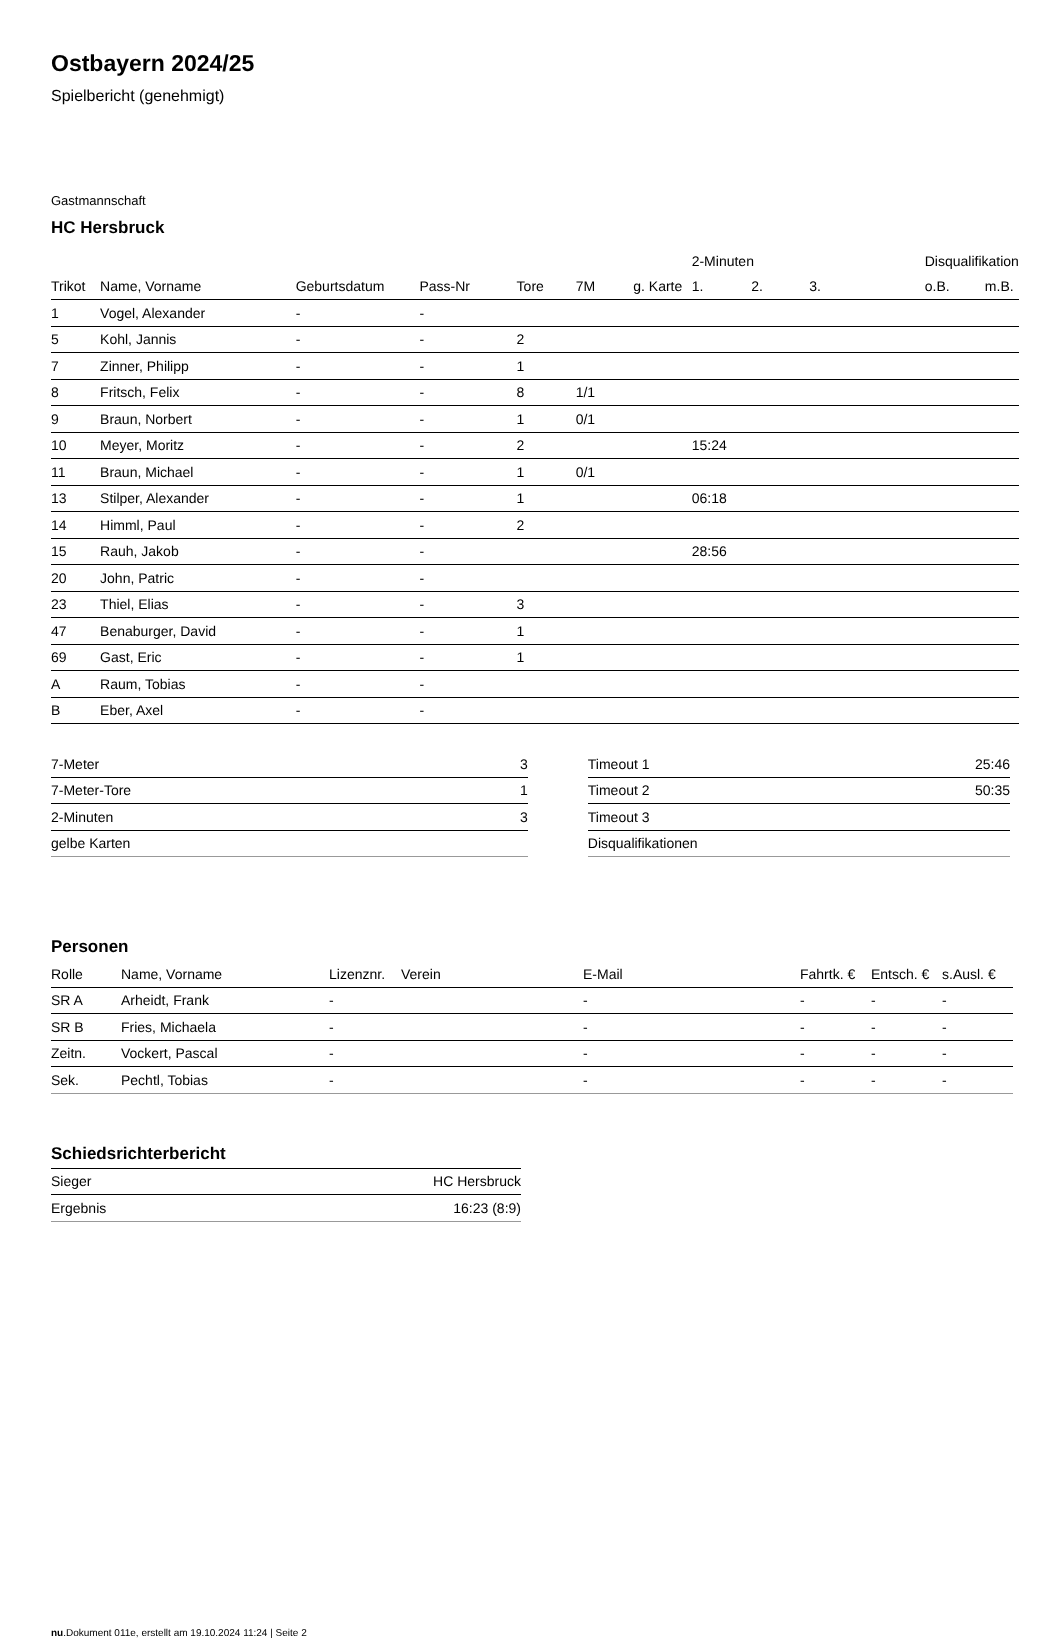Ostbayern 2024/25
Spielbericht (genehmigt)
Gastmannschaft
HC Hersbruck
| | | | | | | | 2-Minuten | | | Disqualifikation | |
| --- | --- | --- | --- | --- | --- | --- | --- | --- | --- | --- | --- |
| Trikot | Name, Vorname | Geburtsdatum | Pass-Nr | Tore | 7M | g. Karte | 1. | 2. | 3. | o.B. | m.B. |
| 1 | Vogel, Alexander | - | - | | | | | | | | |
| 5 | Kohl, Jannis | - | - | 2 | | | | | | | |
| 7 | Zinner, Philipp | - | - | 1 | | | | | | | |
| 8 | Fritsch, Felix | - | - | 8 | 1/1 | | | | | | |
| 9 | Braun, Norbert | - | - | 1 | 0/1 | | | | | | |
| 10 | Meyer, Moritz | - | - | 2 | | | 15:24 | | | | |
| 11 | Braun, Michael | - | - | 1 | 0/1 | | | | | | |
| 13 | Stilper, Alexander | - | - | 1 | | | 06:18 | | | | |
| 14 | Himml, Paul | - | - | 2 | | | | | | | |
| 15 | Rauh, Jakob | - | - | | | | 28:56 | | | | |
| 20 | John, Patric | - | - | | | | | | | | |
| 23 | Thiel, Elias | - | - | 3 | | | | | | | |
| 47 | Benaburger, David | - | - | 1 | | | | | | | |
| 69 | Gast, Eric | - | - | 1 | | | | | | | |
| A | Raum, Tobias | - | - | | | | | | | | |
| B | Eber, Axel | - | - | | | | | | | | |
| 7-Meter | 3 |
| 7-Meter-Tore | 1 |
| 2-Minuten | 3 |
| gelbe Karten | |
| Timeout 1 | 25:46 |
| Timeout 2 | 50:35 |
| Timeout 3 | |
| Disqualifikationen | |
Personen
| Rolle | Name, Vorname | Lizenznr. | Verein | E-Mail | Fahrtk. € | Entsch. € | s.Ausl. € |
| --- | --- | --- | --- | --- | --- | --- | --- |
| SR A | Arheidt, Frank | - | | - | - | - | - |
| SR B | Fries, Michaela | - | | - | - | - | - |
| Zeitn. | Vockert, Pascal | - | | - | - | - | - |
| Sek. | Pechtl, Tobias | - | | - | - | - | - |
Schiedsrichterbericht
| Sieger | HC Hersbruck |
| Ergebnis | 16:23 (8:9) |
nu.Dokument 011e, erstellt am 19.10.2024 11:24 | Seite 2